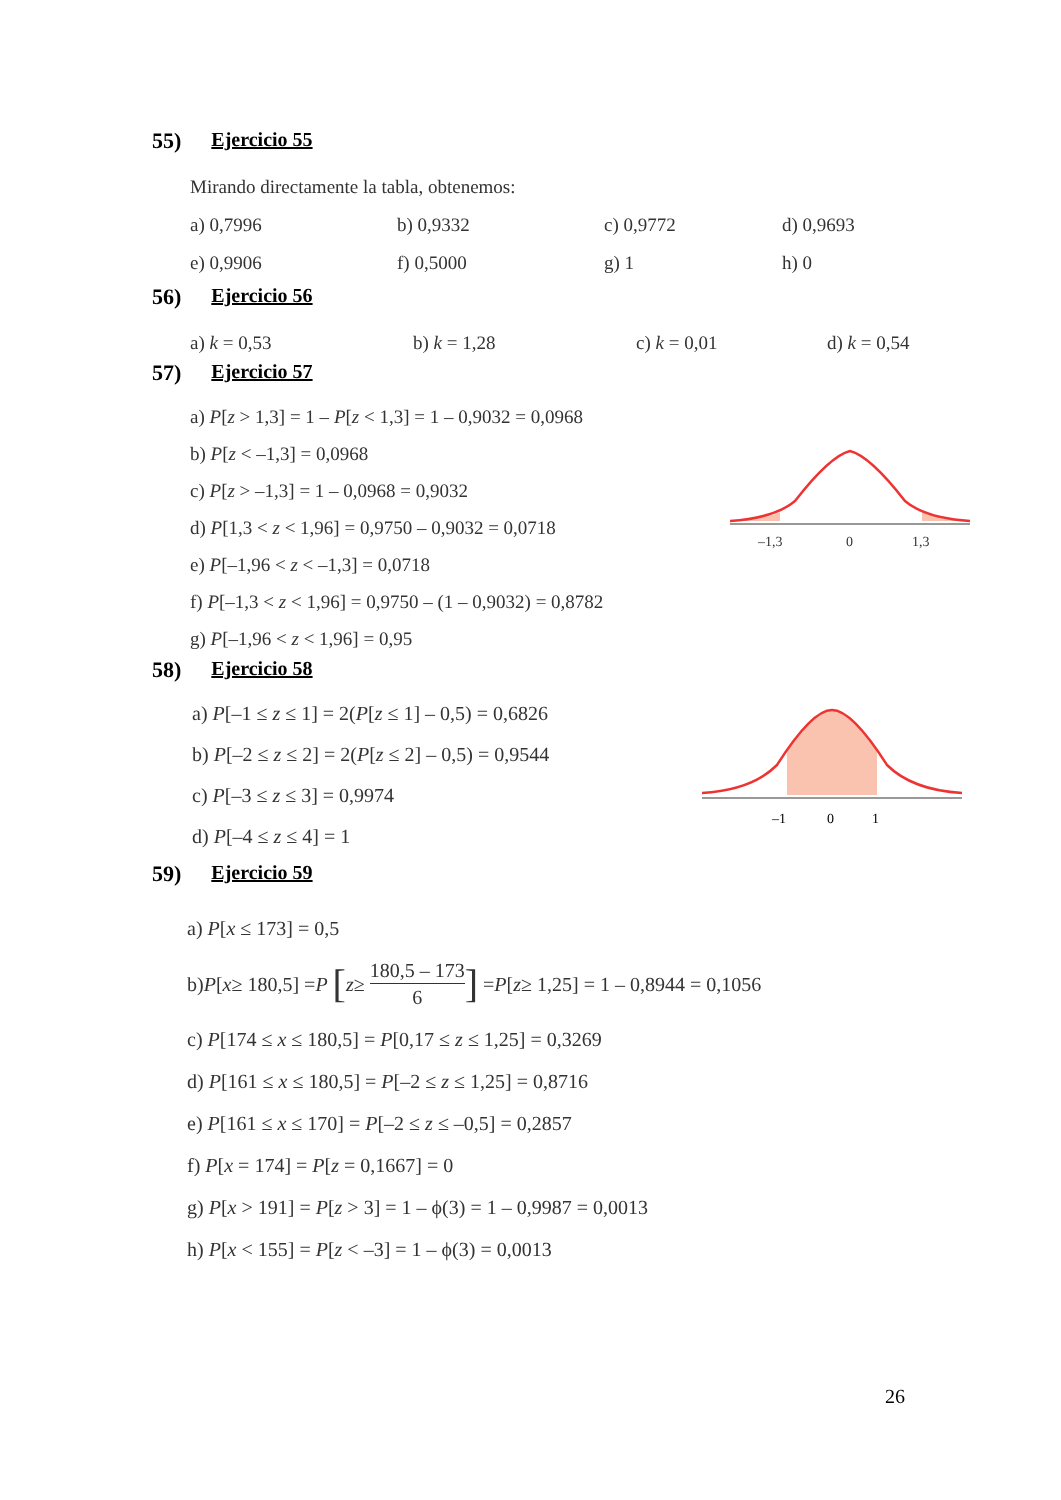55) Ejercicio 55
Mirando directamente la tabla, obtenemos:
a) 0,7996 b) 0,9332 c) 0,9772 d) 0,9693
e) 0,9906 f) 0,5000 g) 1 h) 0
56) Ejercicio 56
a) k = 0,53 b) k = 1,28 c) k = 0,01 d) k = 0,54
57) Ejercicio 57
a) P[z > 1,3] = 1 – P[z < 1,3] = 1 – 0,9032 = 0,0968
b) P[z < –1,3] = 0,0968
c) P[z > –1,3] = 1 – 0,0968 = 0,9032
d) P[1,3 < z < 1,96] = 0,9750 – 0,9032 = 0,0718
e) P[–1,96 < z < –1,3] = 0,0718
f) P[–1,3 < z < 1,96] = 0,9750 – (1 – 0,9032) = 0,8782
g) P[–1,96 < z < 1,96] = 0,95
–1,3
0
1,3
58) Ejercicio 58
a) P[–1 ≤ z ≤ 1] = 2(P[z ≤ 1] – 0,5) = 0,6826
b) P[–2 ≤ z ≤ 2] = 2(P[z ≤ 2] – 0,5) = 0,9544
c) P[–3 ≤ z ≤ 3] = 0,9974
d) P[–4 ≤ z ≤ 4] = 1
–1
0
1
59) Ejercicio 59
a) P[x ≤ 173] = 0,5
b) P [x ≥ 180,5] = P [z ≥ 180,5 – 173 6] = P [z ≥ 1,25] = 1 – 0,8944 = 0,1056
c) P[174 ≤ x ≤ 180,5] = P[0,17 ≤ z ≤ 1,25] = 0,3269
d) P[161 ≤ x ≤ 180,5] = P[–2 ≤ z ≤ 1,25] = 0,8716
e) P[161 ≤ x ≤ 170] = P[–2 ≤ z ≤ –0,5] = 0,2857
f) P[x = 174] = P[z = 0,1667] = 0
g) P[x > 191] = P[z > 3] = 1 – ϕ(3) = 1 – 0,9987 = 0,0013
h) P[x < 155] = P[z < –3] = 1 – ϕ(3) = 0,0013
26